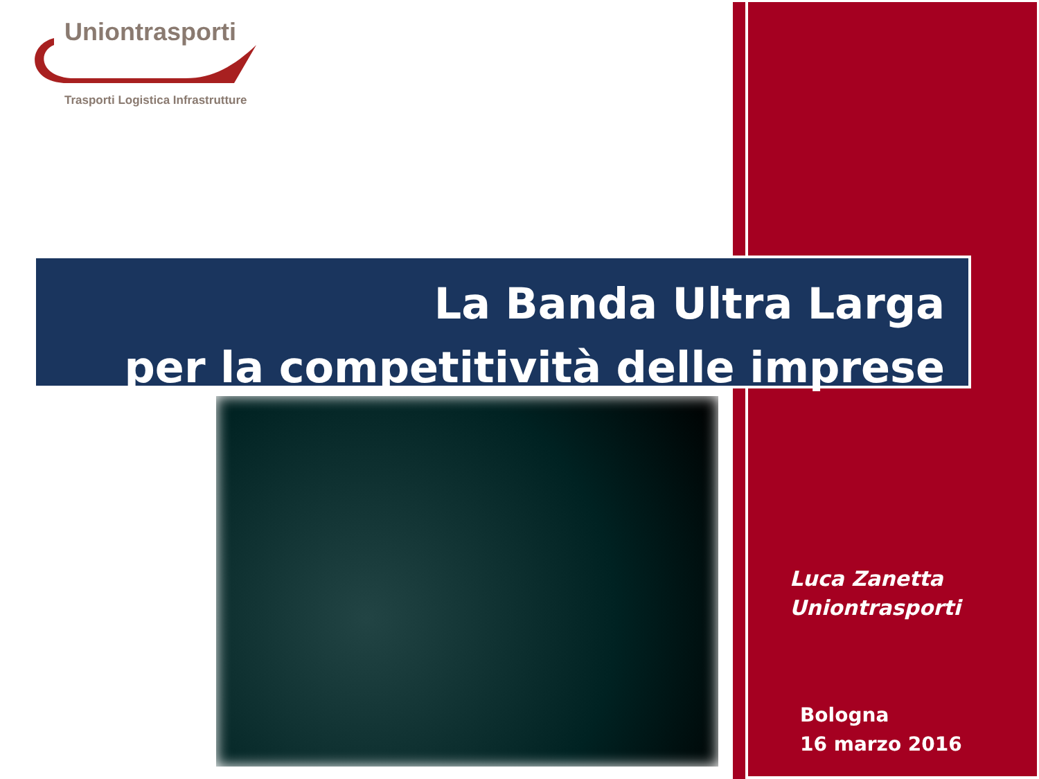Uniontrasporti
Trasporti Logistica Infrastrutture
La Banda Ultra Larga
per la competitività delle imprese
Luca Zanetta
Uniontrasporti
Bologna
16 marzo 2016